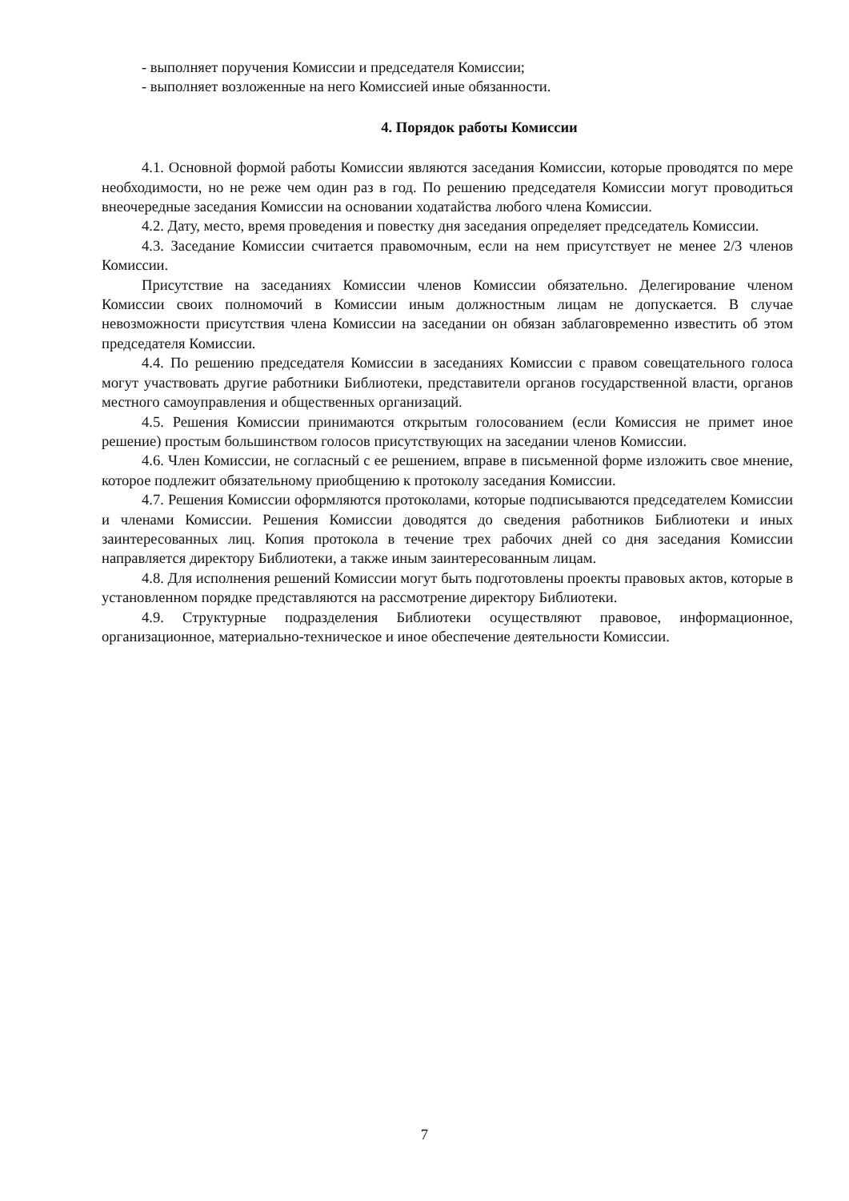- выполняет поручения Комиссии и председателя Комиссии;
- выполняет возложенные на него Комиссией иные обязанности.
4. Порядок работы Комиссии
4.1. Основной формой работы Комиссии являются заседания Комиссии, которые проводятся по мере необходимости, но не реже чем один раз в год. По решению председателя Комиссии могут проводиться внеочередные заседания Комиссии на основании ходатайства любого члена Комиссии.
4.2. Дату, место, время проведения и повестку дня заседания определяет председатель Комиссии.
4.3. Заседание Комиссии считается правомочным, если на нем присутствует не менее 2/3 членов Комиссии.
Присутствие на заседаниях Комиссии членов Комиссии обязательно. Делегирование членом Комиссии своих полномочий в Комиссии иным должностным лицам не допускается. В случае невозможности присутствия члена Комиссии на заседании он обязан заблаговременно известить об этом председателя Комиссии.
4.4. По решению председателя Комиссии в заседаниях Комиссии с правом совещательного голоса могут участвовать другие работники Библиотеки, представители органов государственной власти, органов местного самоуправления и общественных организаций.
4.5. Решения Комиссии принимаются открытым голосованием (если Комиссия не примет иное решение) простым большинством голосов присутствующих на заседании членов Комиссии.
4.6. Член Комиссии, не согласный с ее решением, вправе в письменной форме изложить свое мнение, которое подлежит обязательному приобщению к протоколу заседания Комиссии.
4.7. Решения Комиссии оформляются протоколами, которые подписываются председателем Комиссии и членами Комиссии. Решения Комиссии доводятся до сведения работников Библиотеки и иных заинтересованных лиц. Копия протокола в течение трех рабочих дней со дня заседания Комиссии направляется директору Библиотеки, а также иным заинтересованным лицам.
4.8. Для исполнения решений Комиссии могут быть подготовлены проекты правовых актов, которые в установленном порядке представляются на рассмотрение директору Библиотеки.
4.9. Структурные подразделения Библиотеки осуществляют правовое, информационное, организационное, материально-техническое и иное обеспечение деятельности Комиссии.
7